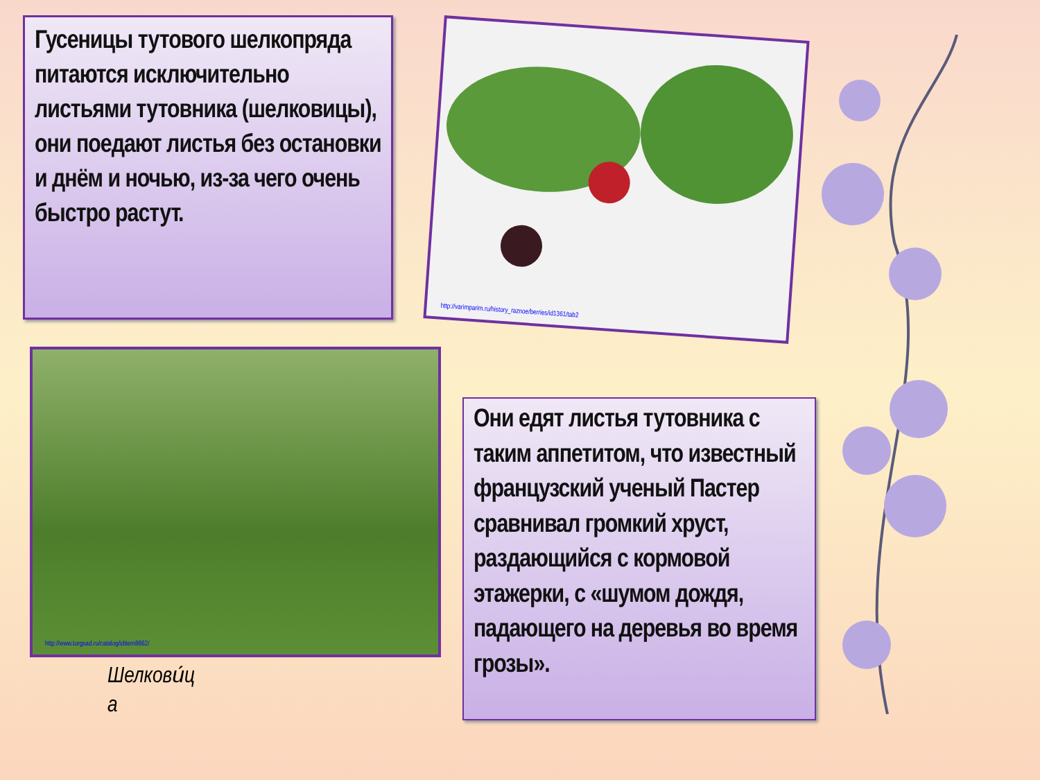Гусеницы тутового шелкопряда питаются исключительно листьями тутовника (шелковицы), они поедают листья без остановки и днём и ночью, из-за чего очень быстро растут.
http://varimparim.ru/history_raznoe/berries/id1361/tab2
http://www.torgsad.ru/catalog/iditem8662/
Шелкови́ц
а
Они едят листья тутовника с таким аппетитом, что известный французский ученый Пастер сравнивал громкий хруст, раздающийся с кормовой этажерки, с «шумом дождя, падающего на деревья во время грозы».